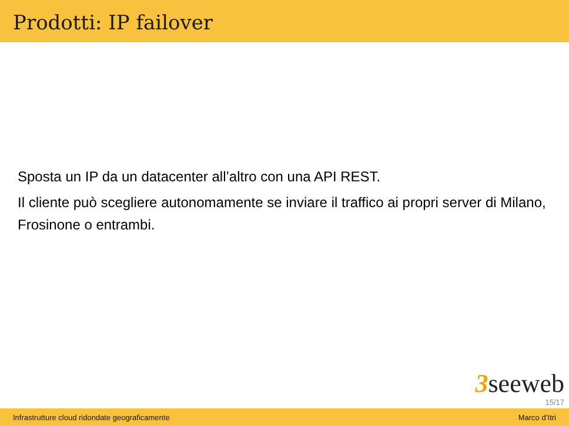Prodotti: IP failover
Sposta un IP da un datacenter all’altro con una API REST.
Il cliente può scegliere autonomamente se inviare il traffico ai propri server di Milano, Frosinone o entrambi.
3seeweb
15/17
Infrastrutture cloud ridondate geograficamente Marco d’Itri